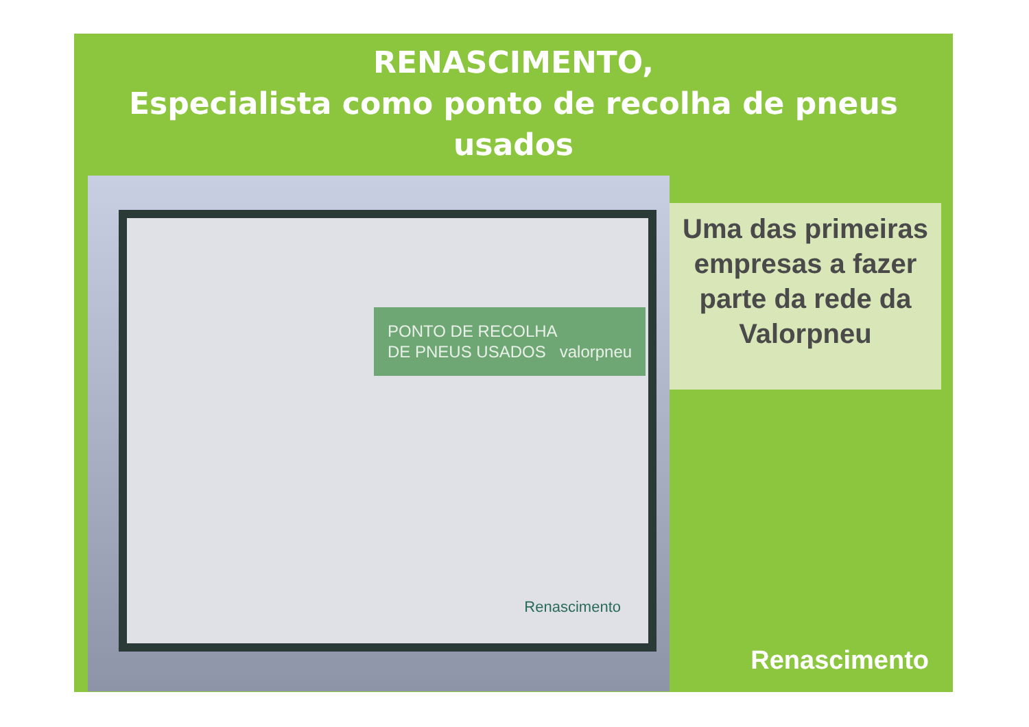RENASCIMENTO,
Especialista como ponto de recolha de pneus usados
PONTO DE RECOLHA
DE PNEUS USADOS valorpneu
Renascimento
Uma das primeiras empresas a fazer parte da rede da Valorpneu
Renascimento